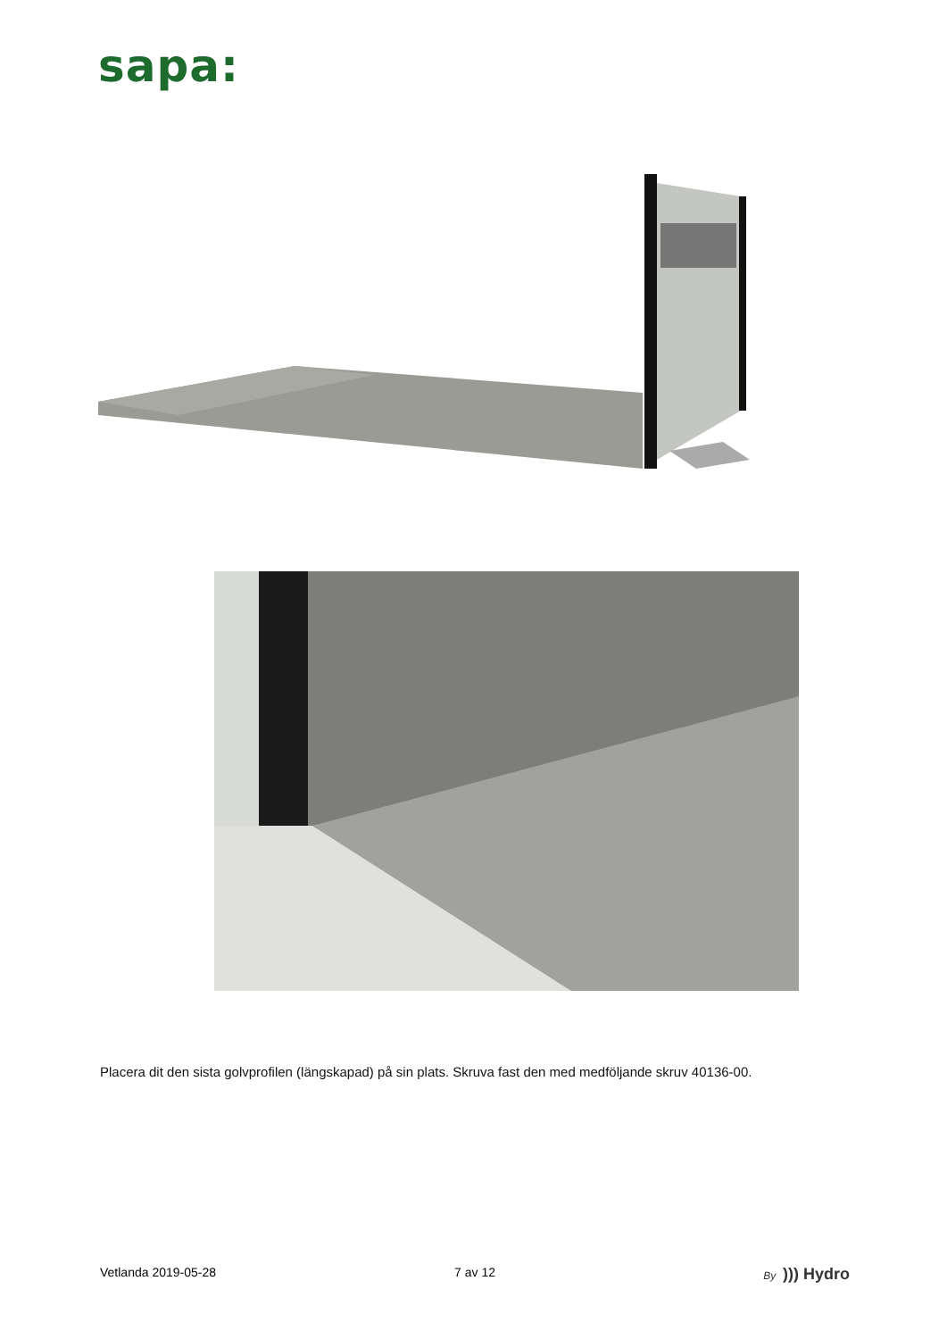sapa:
Placera dit den sista golvprofilen (längskapad) på sin plats. Skruva fast den med medföljande skruv 40136-00.
Vetlanda 2019-05-28 7 av 12
By ))) Hydro